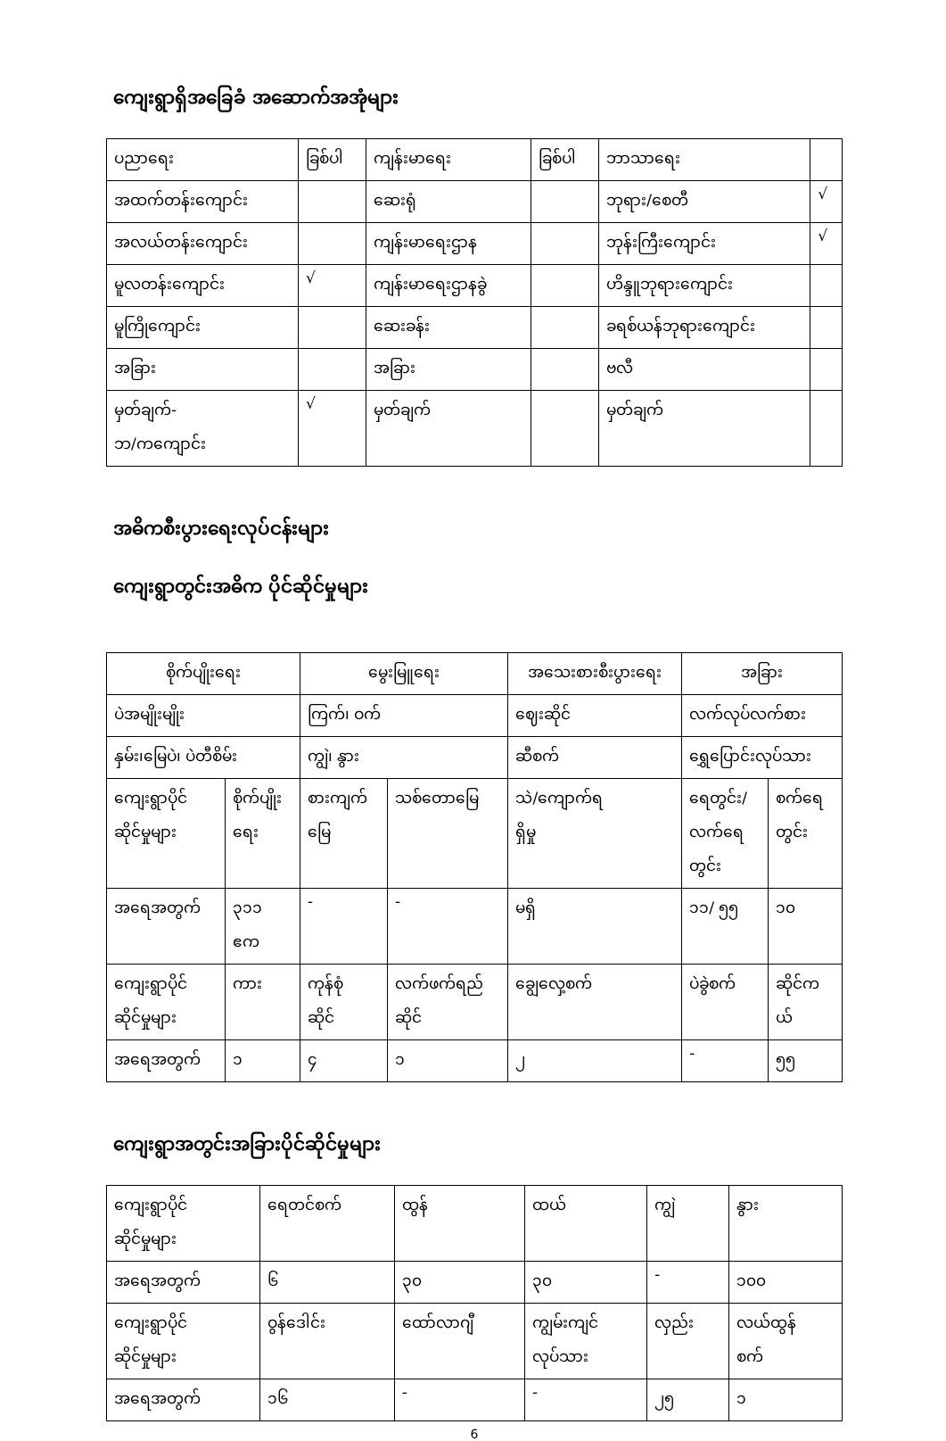ကျေးရွာရှိအခြေခံ အဆောက်အအုံများ
| ပညာရေး | ခြစ်ပါ | ကျန်းမာရေး | ခြစ်ပါ | ဘာသာရေး | |
| အထက်တန်းကျောင်း | | ဆေးရုံ | | ဘုရား/စေတီ | √ |
| အလယ်တန်းကျောင်း | | ကျန်းမာရေးဌာန | | ဘုန်းကြီးကျောင်း | √ |
| မူလတန်းကျောင်း | √ | ကျန်းမာရေးဌာနခွဲ | | ဟိန္ဒူဘုရားကျောင်း | |
| မူကြိုကျောင်း | | ဆေးခန်း | | ခရစ်ယန်ဘုရားကျောင်း | |
| အခြား | | အခြား | | ဗလီ | |
| မှတ်ချက်- ဘ/ကကျောင်း | √ | မှတ်ချက် | | မှတ်ချက် | |
အဓိကစီးပွားရေးလုပ်ငန်းများ
ကျေးရွာတွင်းအဓိက ပိုင်ဆိုင်မှုများ
| စိုက်ပျိုးရေး | | မွေးမြူရေး | | အသေးစားစီးပွားရေး | အခြား | |
| --- | --- | --- | --- | --- | --- | --- |
| ပဲအမျိုးမျိုး | | ကြက်၊ ဝက် | | ဈေးဆိုင် | လက်လုပ်လက်စား | |
| နှမ်း၊မြေပဲ၊ ပဲတီစိမ်း | | ကျွဲ၊ နွား | | ဆီစက် | ရွှေပြောင်းလုပ်သား | |
| ကျေးရွာပိုင် ဆိုင်မှုများ | စိုက်ပျိုး ရေး | စားကျက် မြေ | သစ်တောမြေ | သဲ/ကျောက်ရ ရှိမှု | ရေတွင်း/ လက်ရေ တွင်း | စက်ရေ တွင်း |
| အရေအတွက် | ၃၁၁ ဧက | - | - | မရှိ | ၁၁/ ၅၅ | ၁၀ |
| ကျေးရွာပိုင် ဆိုင်မှုများ | ကား | ကုန်စုံ ဆိုင် | လက်ဖက်ရည် ဆိုင် | ချွေလှေ့စက် | ပဲခွဲစက် | ဆိုင်က ယ် |
| အရေအတွက် | ၁ | ၄ | ၁ | ၂ | - | ၅၅ |
ကျေးရွာအတွင်းအခြားပိုင်ဆိုင်မှုများ
| ကျေးရွာပိုင် ဆိုင်မှုများ | ရေတင်စက် | ထွန် | ထယ် | ကျွဲ | နွား |
| အရေအတွက် | ၆ | ၃၀ | ၃၀ | - | ၁၀၀ |
| ကျေးရွာပိုင် ဆိုင်မှုများ | ဝွန်ဒေါင်း | ထော်လာဂျီ | ကျွမ်းကျင် လုပ်သား | လှည်း | လယ်ထွန် စက် |
| အရေအတွက် | ၁၆ | - | - | ၂၅ | ၁ |
6